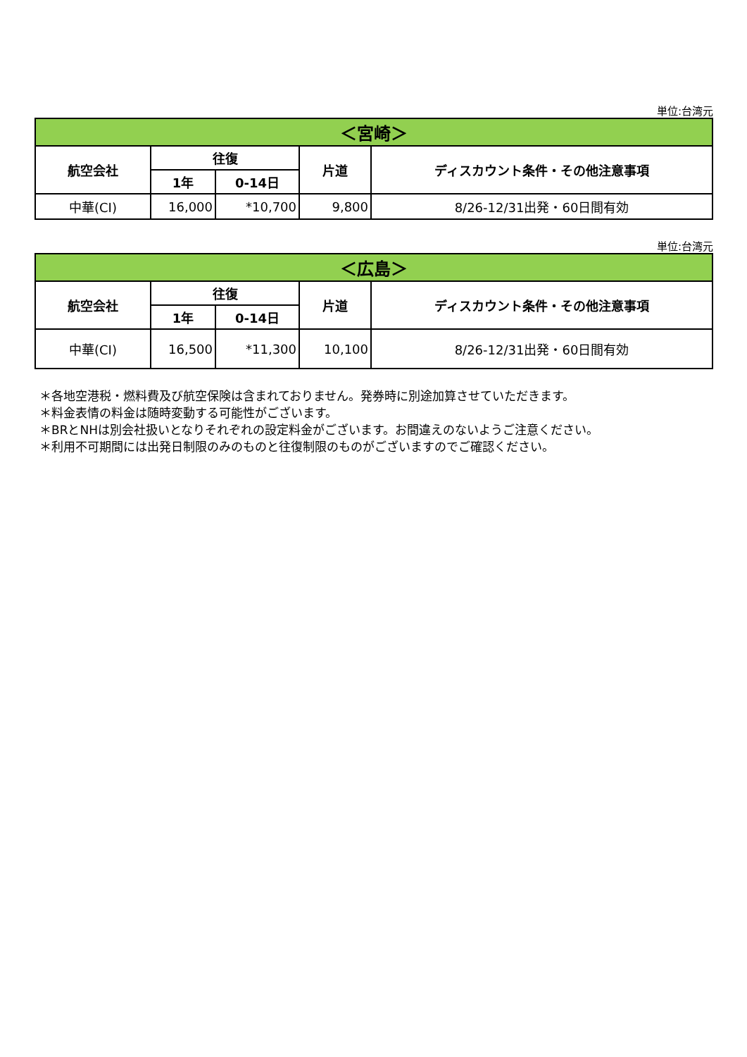単位:台湾元
| ＜宮崎＞ | | | | |
| --- | --- | --- | --- | --- |
| 航空会社 | 往復 | | 片道 | ディスカウント条件・その他注意事項 |
| | 1年 | 0-14日 | | |
| 中華(CI) | 16,000 | *10,700 | 9,800 | 8/26-12/31出発・60日間有効 |
単位:台湾元
| ＜広島＞ | | | | |
| --- | --- | --- | --- | --- |
| 航空会社 | 往復 | | 片道 | ディスカウント条件・その他注意事項 |
| | 1年 | 0-14日 | | |
| 中華(CI) | 16,500 | *11,300 | 10,100 | 8/26-12/31出発・60日間有効 |
＊各地空港税・燃料費及び航空保険は含まれておりません。発券時に別途加算させていただきます。
＊料金表情の料金は随時変動する可能性がございます。
＊BRとNHは別会社扱いとなりそれぞれの設定料金がございます。お間違えのないようご注意ください。
＊利用不可期間には出発日制限のみのものと往復制限のものがございますのでご確認ください。